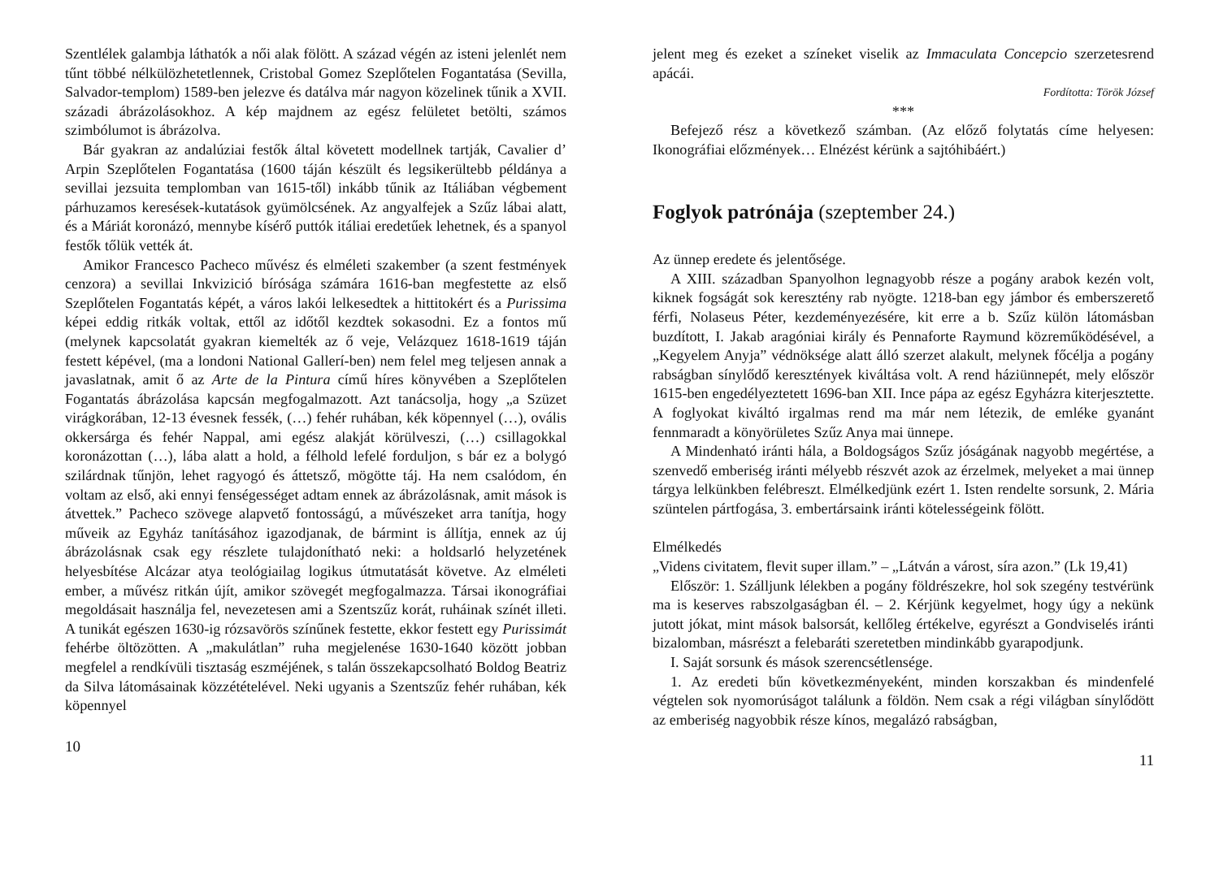Szentlélek galambja láthatók a női alak fölött. A század végén az isteni jelenlét nem tűnt többé nélkülözhetetlennek, Cristobal Gomez Szeplőtelen Fogantatása (Sevilla, Salvador-templom) 1589-ben jelezve és datálva már nagyon közelinek tűnik a XVII. századi ábrázolásokhoz. A kép majdnem az egész felületet betölti, számos szimbólumot is ábrázolva.
Bár gyakran az andalúziai festők által követett modellnek tartják, Cavalier d’ Arpin Szeplőtelen Fogantatása (1600 táján készült és legsikerültebb példánya a sevillai jezsuita templomban van 1615-től) inkább tűnik az Itáliában végbement párhuzamos keresések-kutatások gyümölcsének. Az angyalfejek a Szűz lábai alatt, és a Máriát koronázó, mennybe kísérő puttók itáliai eredetűek lehetnek, és a spanyol festők tőlük vették át.
Amikor Francesco Pacheco művész és elméleti szakember (a szent festmények cenzora) a sevillai Inkvizició bírósága számára 1616-ban megfestette az első Szeplőtelen Fogantatás képét, a város lakói lelkesedtek a hittitokért és a Purissima képei eddig ritkák voltak, ettől az időtől kezdtek sokasodni. Ez a fontos mű (melynek kapcsolatát gyakran kiemelték az ő veje, Velázquez 1618-1619 táján festett képével, (ma a londoni National Gallerí-ben) nem felel meg teljesen annak a javaslatnak, amit ő az Arte de la Pintura című híres könyvében a Szeplőtelen Fogantatás ábrázolása kapcsán megfogalmazott. Azt tanácsolja, hogy „a Szüzet virágkorában, 12-13 évesnek fessék, (…) fehér ruhában, kék köpennyel (…), ovális okkersárga és fehér Nappal, ami egész alakját körülveszi, (…) csillagokkal koronázottan (…), lába alatt a hold, a félhold lefelé forduljon, s bár ez a bolygó szilárdnak tűnjön, lehet ragyogó és áttetsző, mögötte táj. Ha nem csalódom, én voltam az első, aki ennyi fenségességet adtam ennek az ábrázolásnak, amit mások is átvettek.” Pacheco szövege alapvető fontosságú, a művészeket arra tanítja, hogy műveik az Egyház tanításához igazodjanak, de bármint is állítja, ennek az új ábrázolásnak csak egy részlete tulajdonítható neki: a holdsarló helyzetének helyesbítése Alcázar atya teológiailag logikus útmutatását követve. Az elméleti ember, a művész ritkán újít, amikor szövegét megfogalmazza. Társai ikonográfiai megoldásait használja fel, nevezetesen ami a Szentszűz korát, ruháinak színét illeti. A tunikát egészen 1630-ig rózsavörös színűnek festette, ekkor festett egy Purissimát fehérbe öltözötten. A „makulátlan” ruha megjelenése 1630-1640 között jobban megfelel a rendkívüli tisztaság eszméjének, s talán összekapcsolható Boldog Beatriz da Silva látomásainak közzétételével. Neki ugyanis a Szentszűz fehér ruhában, kék köpennyel
10
jelent meg és ezeket a színeket viselik az Immaculata Concepcio szerzetesrend apácái.
Fordította: Török József
***
Befejező rész a következő számban. (Az előző folytatás címe helyesen: Ikonográfiai előzmények… Elnézést kérünk a sajtóhibáért.)
Foglyok patrónája (szeptember 24.)
Az ünnep eredete és jelentősége.
A XIII. században Spanyolhon legnagyobb része a pogány arabok kezén volt, kiknek fogságát sok keresztény rab nyögte. 1218-ban egy jámbor és emberszerető férfi, Nolaseus Péter, kezdeményezésére, kit erre a b. Szűz külön látomásban buzdított, I. Jakab aragóniai király és Pennaforte Raymund közreműködésével, a „Kegyelem Anyja” védnöksége alatt álló szerzet alakult, melynek főcélja a pogány rabságban sínylődő keresztények kiváltása volt. A rend háziünnepét, mely először 1615-ben engedélyeztetett 1696-ban XII. Ince pápa az egész Egyházra kiterjesztette. A foglyokat kiváltó irgalmas rend ma már nem létezik, de emléke gyanánt fennmaradt a könyörületes Szűz Anya mai ünnepe.
A Mindenható iránti hála, a Boldogságos Szűz jóságának nagyobb megértése, a szenvedő emberiség iránti mélyebb részvét azok az érzelmek, melyeket a mai ünnep tárgya lelkünkben felébreszt. Elmélkedjünk ezért 1. Isten rendelte sorsunk, 2. Mária szüntelen pártfogása, 3. embertársaink iránti kötelességeink fölött.
Elmélkedés
„Videns civitatem, flevit super illam.” – „Látván a várost, síra azon.” (Lk 19,41)
Először: 1. Szálljunk lélekben a pogány földrészekre, hol sok szegény testvérünk ma is keserves rabszolgaságban él. – 2. Kérjünk kegyelmet, hogy úgy a nekünk jutott jókat, mint mások balsorsát, kellőleg értékelve, egyrészt a Gondviselés iránti bizalomban, másrészt a felebaráti szeretetben mindinkább gyarapodjunk.
I. Saját sorsunk és mások szerencsétlensége.
1. Az eredeti bűn következményeként, minden korszakban és mindenfelé végtelen sok nyomorúságot találunk a földön. Nem csak a régi világban sínylődött az emberiség nagyobbik része kínos, megalázó rabságban,
11